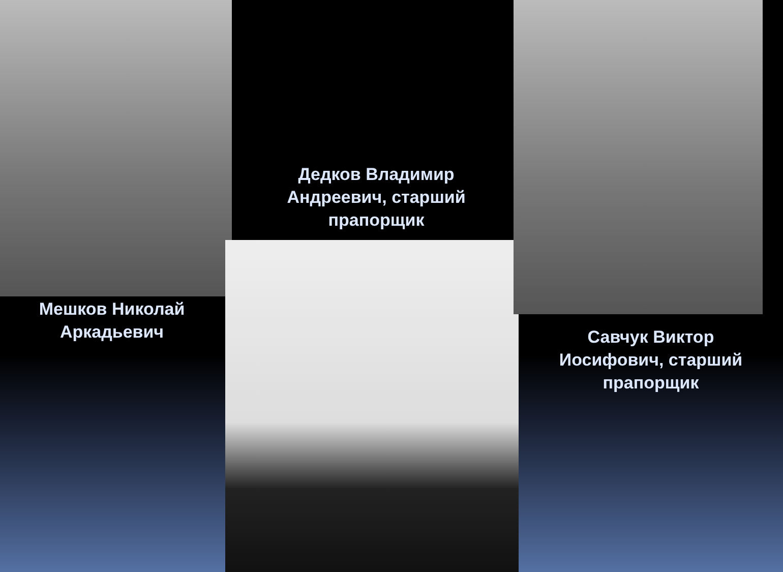Мешков Николай
Аркадьевич
Дедков Владимир
Андреевич, старший
прапорщик
Савчук Виктор
Иосифович, старший
прапорщик